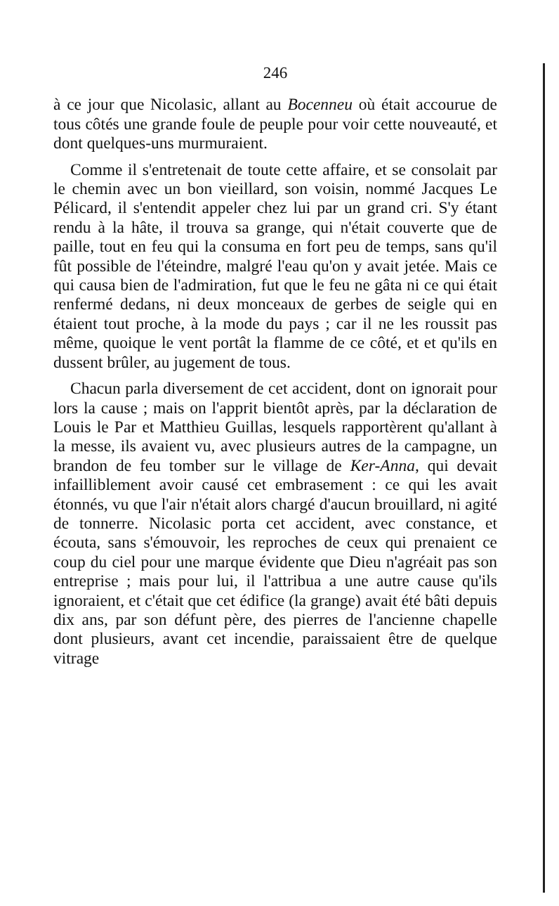246
à ce jour que Nicolasic, allant au Bocenneu où était accourue de tous côtés une grande foule de peuple pour voir cette nouveauté, et dont quelques-uns murmuraient.
Comme il s'entretenait de toute cette affaire, et se consolait par le chemin avec un bon vieillard, son voisin, nommé Jacques Le Pélicard, il s'entendit appeler chez lui par un grand cri. S'y étant rendu à la hâte, il trouva sa grange, qui n'était couverte que de paille, tout en feu qui la consuma en fort peu de temps, sans qu'il fût possible de l'éteindre, malgré l'eau qu'on y avait jetée. Mais ce qui causa bien de l'admiration, fut que le feu ne gâta ni ce qui était renfermé dedans, ni deux monceaux de gerbes de seigle qui en étaient tout proche, à la mode du pays ; car il ne les roussit pas même, quoique le vent portât la flamme de ce côté, et et qu'ils en dussent brûler, au jugement de tous.
Chacun parla diversement de cet accident, dont on ignorait pour lors la cause ; mais on l'apprit bientôt après, par la déclaration de Louis le Par et Matthieu Guillas, lesquels rapportèrent qu'allant à la messe, ils avaient vu, avec plusieurs autres de la campagne, un brandon de feu tomber sur le village de Ker-Anna, qui devait infailliblement avoir causé cet embrasement : ce qui les avait étonnés, vu que l'air n'était alors chargé d'aucun brouillard, ni agité de tonnerre. Nicolasic porta cet accident, avec constance, et écouta, sans s'émouvoir, les reproches de ceux qui prenaient ce coup du ciel pour une marque évidente que Dieu n'agréait pas son entreprise ; mais pour lui, il l'attribua a une autre cause qu'ils ignoraient, et c'était que cet édifice (la grange) avait été bâti depuis dix ans, par son défunt père, des pierres de l'ancienne chapelle dont plusieurs, avant cet incendie, paraissaient être de quelque vitrage